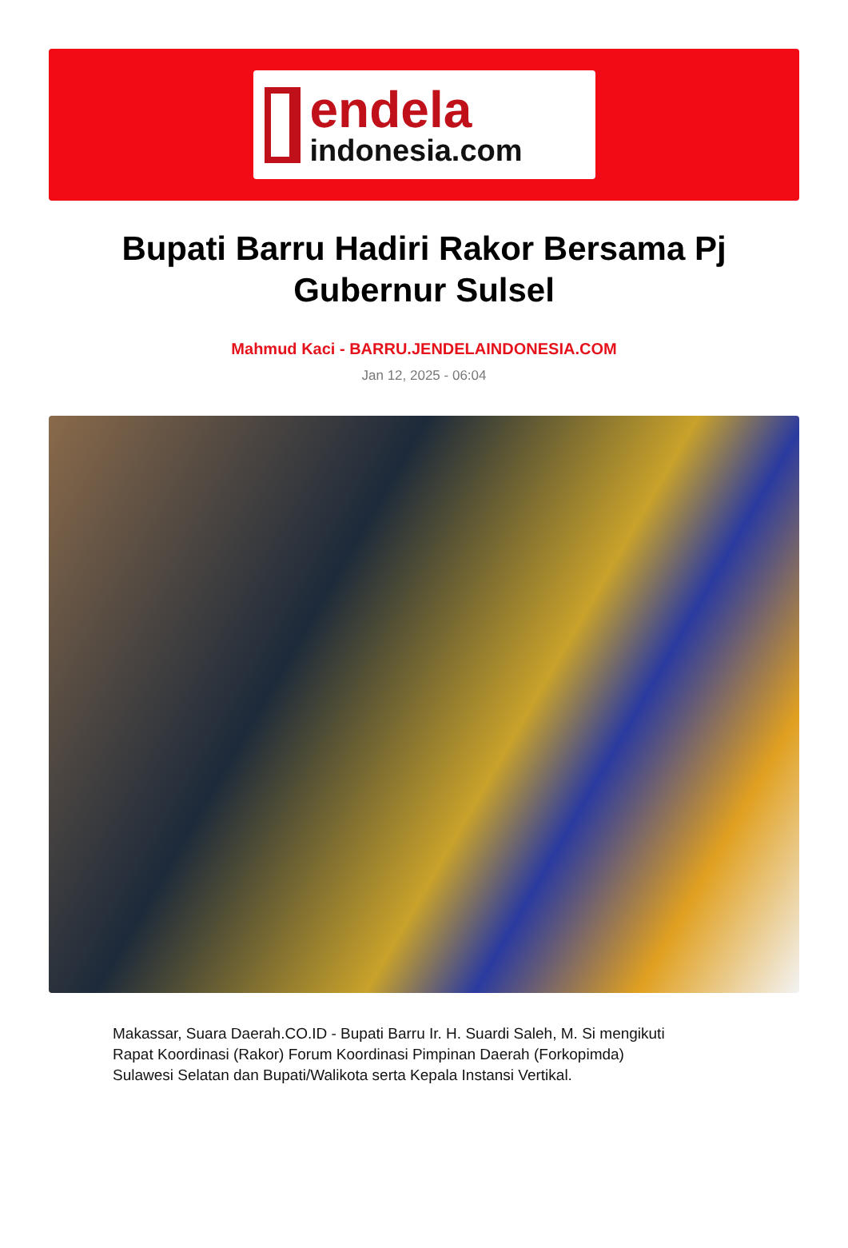endela
indonesia.com
Bupati Barru Hadiri Rakor Bersama Pj Gubernur Sulsel
Mahmud Kaci - BARRU.JENDELAINDONESIA.COM
Jan 12, 2025 - 06:04
Makassar, Suara Daerah.CO.ID - Bupati Barru Ir. H. Suardi Saleh, M. Si mengikuti Rapat Koordinasi (Rakor) Forum Koordinasi Pimpinan Daerah (Forkopimda) Sulawesi Selatan dan Bupati/Walikota serta Kepala Instansi Vertikal.